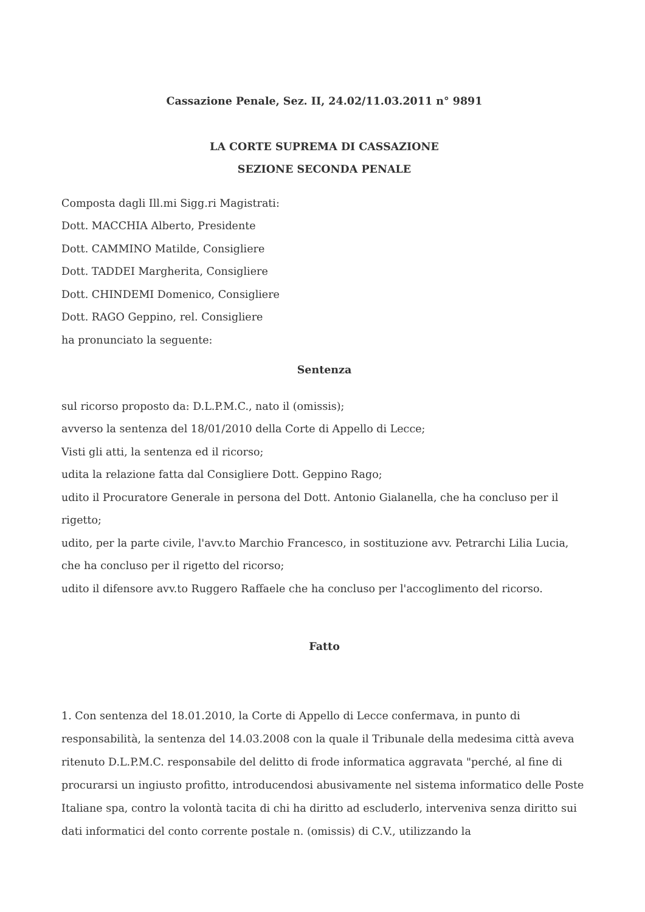Cassazione Penale, Sez. II, 24.02/11.03.2011 n° 9891
LA CORTE SUPREMA DI CASSAZIONE
SEZIONE SECONDA PENALE
Composta dagli Ill.mi Sigg.ri Magistrati:
Dott. MACCHIA Alberto, Presidente
Dott. CAMMINO Matilde, Consigliere
Dott. TADDEI Margherita, Consigliere
Dott. CHINDEMI Domenico, Consigliere
Dott. RAGO Geppino, rel. Consigliere
ha pronunciato la seguente:
Sentenza
sul ricorso proposto da: D.L.P.M.C., nato il (omissis);
avverso la sentenza del 18/01/2010 della Corte di Appello di Lecce;
Visti gli atti, la sentenza ed il ricorso;
udita la relazione fatta dal Consigliere Dott. Geppino Rago;
udito il Procuratore Generale in persona del Dott. Antonio Gialanella, che ha concluso per il rigetto;
udito, per la parte civile, l'avv.to Marchio Francesco, in sostituzione avv. Petrarchi Lilia Lucia, che ha concluso per il rigetto del ricorso;
udito il difensore avv.to Ruggero Raffaele che ha concluso per l'accoglimento del ricorso.
Fatto
1. Con sentenza del 18.01.2010, la Corte di Appello di Lecce confermava, in punto di responsabilità, la sentenza del 14.03.2008 con la quale il Tribunale della medesima città aveva ritenuto D.L.P.M.C. responsabile del delitto di frode informatica aggravata "perché, al fine di procurarsi un ingiusto profitto, introducendosi abusivamente nel sistema informatico delle Poste Italiane spa, contro la volontà tacita di chi ha diritto ad escluderlo, interveniva senza diritto sui dati informatici del conto corrente postale n. (omissis) di C.V., utilizzando la